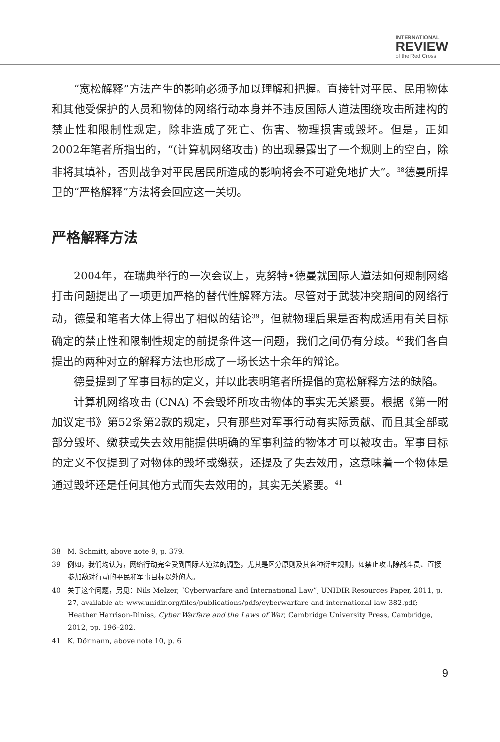INTERNATIONAL
REVIEW
of the Red Cross
“宽松解释”方法产生的影响必须予加以理解和把握。直接针对平民、民用物体和其他受保护的人员和物体的网络行动本身并不违反国际人道法围绕攻击所建构的禁止性和限制性规定，除非造成了死亡、伤害、物理损害或毁坏。但是，正如2002年笔者所指出的，“(计算机网络攻击) 的出现暴露出了一个规则上的空白，除非将其填补，否则战争对平民居民所造成的影响将会不可避免地扩大”。<sup>38</sup>德曼所捍卫的“严格解释”方法将会回应这一关切。
严格解释方法
2004年，在瑞典举行的一次会议上，克努特•德曼就国际人道法如何规制网络打击问题提出了一项更加严格的替代性解释方法。尽管对于武装冲突期间的网络行动，德曼和笔者大体上得出了相似的结论<sup>39</sup>，但就物理后果是否构成适用有关目标确定的禁止性和限制性规定的前提条件这一问题，我们之间仍有分歧。<sup>40</sup>我们各自提出的两种对立的解释方法也形成了一场长达十余年的辩论。
德曼提到了军事目标的定义，并以此表明笔者所提倡的宽松解释方法的缺陷。
计算机网络攻击 (CNA) 不会毁坏所攻击物体的事实无关紧要。根据《第一附加议定书》第52条第2款的规定，只有那些对军事行动有实际贡献、而且其全部或部分毁坏、缴获或失去效用能提供明确的军事利益的物体才可以被攻击。军事目标的定义不仅提到了对物体的毁坏或缴获，还提及了失去效用，这意味着一个物体是通过毁坏还是任何其他方式而失去效用的，其实无关紧要。<sup>41</sup>
38 M. Schmitt, above note 9, p. 379.
39 例如，我们均认为，网络行动完全受到国际人道法的调整，尤其是区分原则及其各种衍生规则，如禁止攻击除战斗员、直接参加敌对行动的平民和军事目标以外的人。
40 关于这个问题，另见：Nils Melzer, “Cyberwarfare and International Law”, UNIDIR Resources Paper, 2011, p. 27, available at: www.unidir.org/files/publications/pdfs/cyberwarfare-and-international-law-382.pdf; Heather Harrison-Diniss, Cyber Warfare and the Laws of War, Cambridge University Press, Cambridge, 2012, pp. 196–202.
41 K. Dörmann, above note 10, p. 6.
9